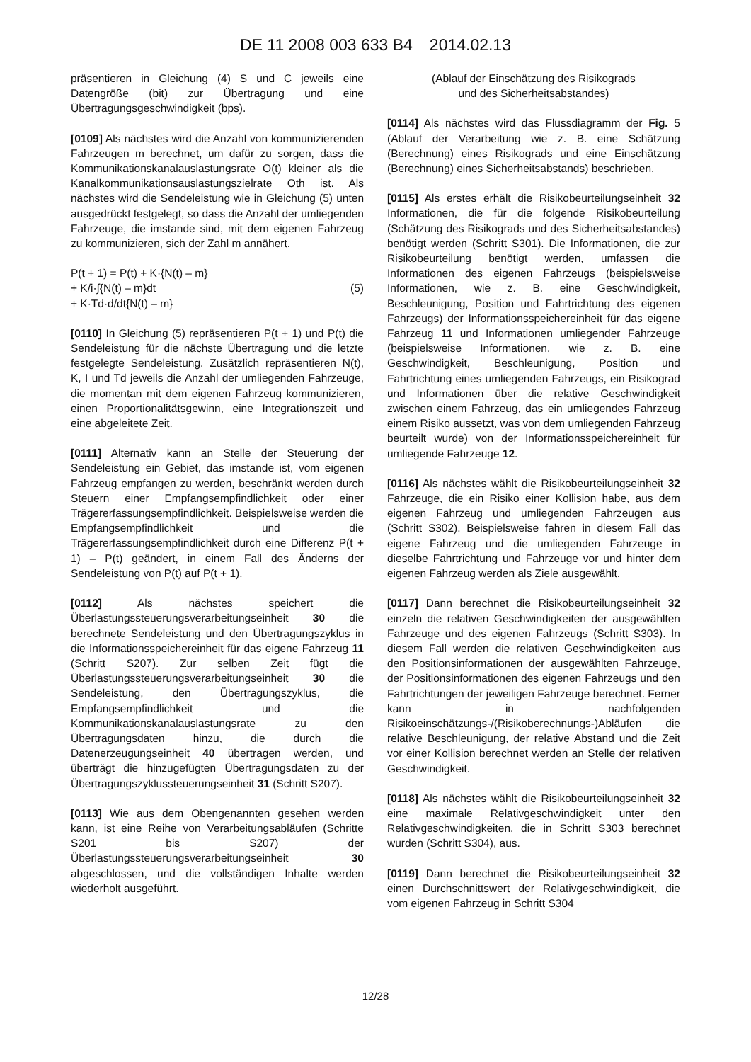DE 11 2008 003 633 B4 2014.02.13
präsentieren in Gleichung (4) S und C jeweils eine Datengröße (bit) zur Übertragung und eine Übertragungsgeschwindigkeit (bps).
[0109] Als nächstes wird die Anzahl von kommunizierenden Fahrzeugen m berechnet, um dafür zu sorgen, dass die Kommunikationskanalauslastungsrate O(t) kleiner als die Kanalkommunikationsauslastungszielrate Oth ist. Als nächstes wird die Sendeleistung wie in Gleichung (5) unten ausgedrückt festgelegt, so dass die Anzahl der umliegenden Fahrzeuge, die imstande sind, mit dem eigenen Fahrzeug zu kommunizieren, sich der Zahl m annähert.
P(t + 1) = P(t) + K·{N(t) – m}
+ K/i·∫{N(t) – m}dt (5)
+ K·Td·d/dt{N(t) – m}
[0110] In Gleichung (5) repräsentieren P(t + 1) und P(t) die Sendeleistung für die nächste Übertragung und die letzte festgelegte Sendeleistung. Zusätzlich repräsentieren N(t), K, I und Td jeweils die Anzahl der umliegenden Fahrzeuge, die momentan mit dem eigenen Fahrzeug kommunizieren, einen Proportionalitätsgewinn, eine Integrationszeit und eine abgeleitete Zeit.
[0111] Alternativ kann an Stelle der Steuerung der Sendeleistung ein Gebiet, das imstande ist, vom eigenen Fahrzeug empfangen zu werden, beschränkt werden durch Steuern einer Empfangsempfindlichkeit oder einer Trägererfassungsempfindlichkeit. Beispielsweise werden die Empfangsempfindlichkeit und die Trägererfassungsempfindlichkeit durch eine Differenz P(t + 1) – P(t) geändert, in einem Fall des Änderns der Sendeleistung von P(t) auf P(t + 1).
[0112] Als nächstes speichert die Überlastungssteuerungsverarbeitungseinheit 30 die berechnete Sendeleistung und den Übertragungszyklus in die Informationsspeichereinheit für das eigene Fahrzeug 11 (Schritt S207). Zur selben Zeit fügt die Überlastungssteuerungsverarbeitungseinheit 30 die Sendeleistung, den Übertragungszyklus, die Empfangsempfindlichkeit und die Kommunikationskanalauslastungsrate zu den Übertragungsdaten hinzu, die durch die Datenerzeugungseinheit 40 übertragen werden, und überträgt die hinzugefügten Übertragungsdaten zu der Übertragungszyklussteuerungseinheit 31 (Schritt S207).
[0113] Wie aus dem Obengenannten gesehen werden kann, ist eine Reihe von Verarbeitungsabläufen (Schritte S201 bis S207) der Überlastungssteuerungsverarbeitungseinheit 30 abgeschlossen, und die vollständigen Inhalte werden wiederholt ausgeführt.
(Ablauf der Einschätzung des Risikograds
und des Sicherheitsabstandes)
[0114] Als nächstes wird das Flussdiagramm der Fig. 5 (Ablauf der Verarbeitung wie z. B. eine Schätzung (Berechnung) eines Risikograds und eine Einschätzung (Berechnung) eines Sicherheitsabstands) beschrieben.
[0115] Als erstes erhält die Risikobeurteilungseinheit 32 Informationen, die für die folgende Risikobeurteilung (Schätzung des Risikograds und des Sicherheitsabstandes) benötigt werden (Schritt S301). Die Informationen, die zur Risikobeurteilung benötigt werden, umfassen die Informationen des eigenen Fahrzeugs (beispielsweise Informationen, wie z. B. eine Geschwindigkeit, Beschleunigung, Position und Fahrtrichtung des eigenen Fahrzeugs) der Informationsspeichereinheit für das eigene Fahrzeug 11 und Informationen umliegender Fahrzeuge (beispielsweise Informationen, wie z. B. eine Geschwindigkeit, Beschleunigung, Position und Fahrtrichtung eines umliegenden Fahrzeugs, ein Risikograd und Informationen über die relative Geschwindigkeit zwischen einem Fahrzeug, das ein umliegendes Fahrzeug einem Risiko aussetzt, was von dem umliegenden Fahrzeug beurteilt wurde) von der Informationsspeichereinheit für umliegende Fahrzeuge 12.
[0116] Als nächstes wählt die Risikobeurteilungseinheit 32 Fahrzeuge, die ein Risiko einer Kollision habe, aus dem eigenen Fahrzeug und umliegenden Fahrzeugen aus (Schritt S302). Beispielsweise fahren in diesem Fall das eigene Fahrzeug und die umliegenden Fahrzeuge in dieselbe Fahrtrichtung und Fahrzeuge vor und hinter dem eigenen Fahrzeug werden als Ziele ausgewählt.
[0117] Dann berechnet die Risikobeurteilungseinheit 32 einzeln die relativen Geschwindigkeiten der ausgewählten Fahrzeuge und des eigenen Fahrzeugs (Schritt S303). In diesem Fall werden die relativen Geschwindigkeiten aus den Positionsinformationen der ausgewählten Fahrzeuge, der Positionsinformationen des eigenen Fahrzeugs und den Fahrtrichtungen der jeweiligen Fahrzeuge berechnet. Ferner kann in nachfolgenden Risikoeinschätzungs-/(Risikoberechnungs-)Abläufen die relative Beschleunigung, der relative Abstand und die Zeit vor einer Kollision berechnet werden an Stelle der relativen Geschwindigkeit.
[0118] Als nächstes wählt die Risikobeurteilungseinheit 32 eine maximale Relativgeschwindigkeit unter den Relativgeschwindigkeiten, die in Schritt S303 berechnet wurden (Schritt S304), aus.
[0119] Dann berechnet die Risikobeurteilungseinheit 32 einen Durchschnittswert der Relativgeschwindigkeit, die vom eigenen Fahrzeug in Schritt S304
12/28